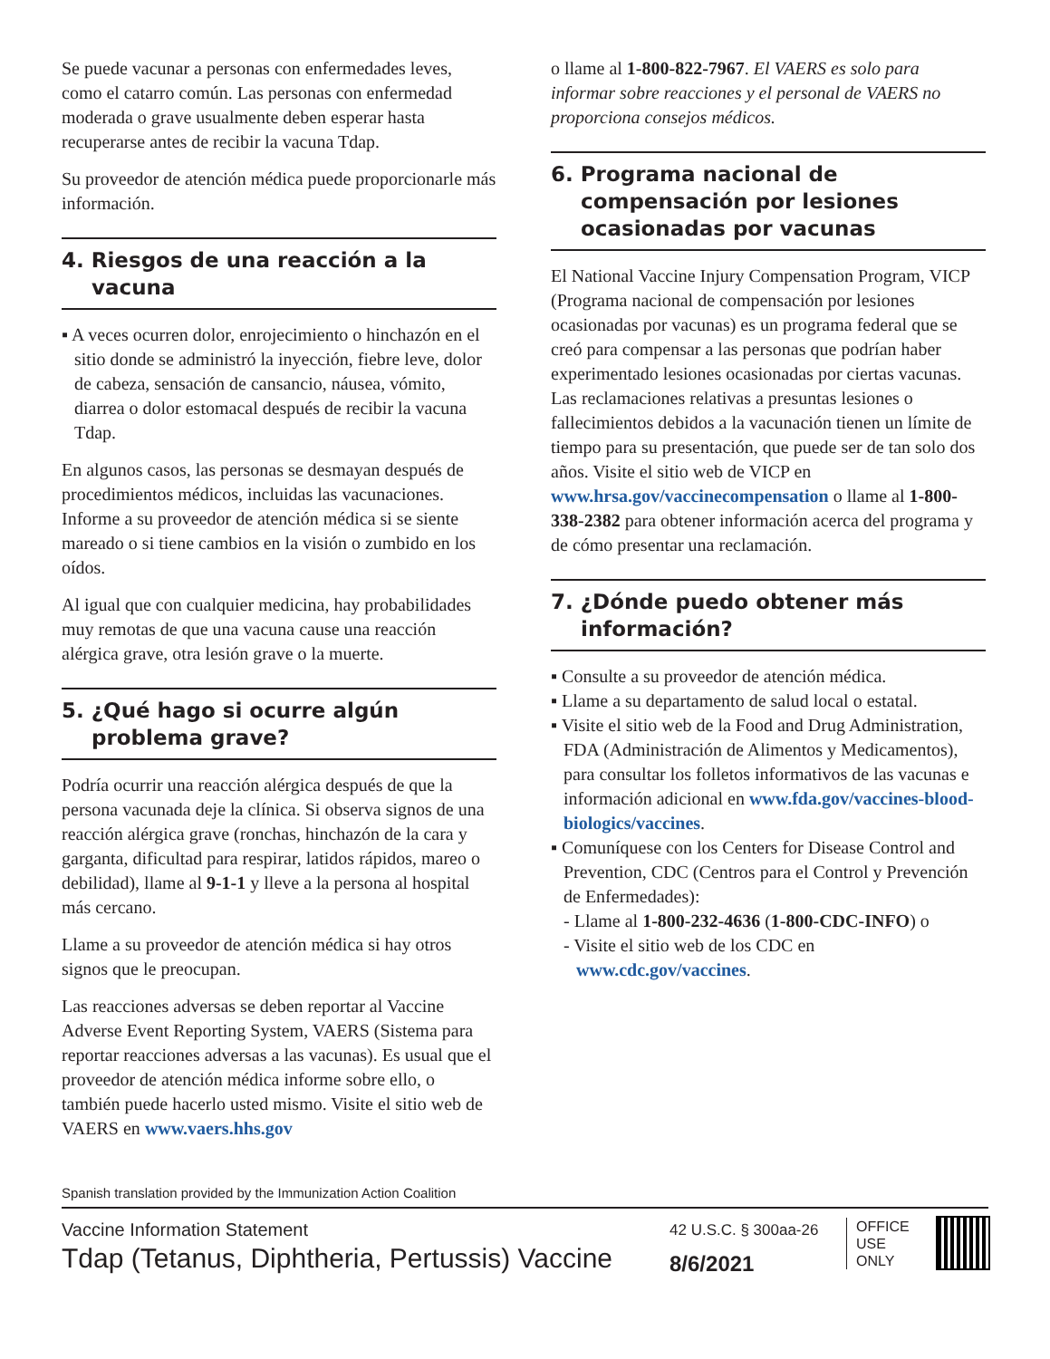Se puede vacunar a personas con enfermedades leves, como el catarro común. Las personas con enfermedad moderada o grave usualmente deben esperar hasta recuperarse antes de recibir la vacuna Tdap.
Su proveedor de atención médica puede proporcionarle más información.
4. Riesgos de una reacción a la vacuna
▪ A veces ocurren dolor, enrojecimiento o hinchazón en el sitio donde se administró la inyección, fiebre leve, dolor de cabeza, sensación de cansancio, náusea, vómito, diarrea o dolor estomacal después de recibir la vacuna Tdap.
En algunos casos, las personas se desmayan después de procedimientos médicos, incluidas las vacunaciones. Informe a su proveedor de atención médica si se siente mareado o si tiene cambios en la visión o zumbido en los oídos.
Al igual que con cualquier medicina, hay probabilidades muy remotas de que una vacuna cause una reacción alérgica grave, otra lesión grave o la muerte.
5. ¿Qué hago si ocurre algún problema grave?
Podría ocurrir una reacción alérgica después de que la persona vacunada deje la clínica. Si observa signos de una reacción alérgica grave (ronchas, hinchazón de la cara y garganta, dificultad para respirar, latidos rápidos, mareo o debilidad), llame al 9-1-1 y lleve a la persona al hospital más cercano.
Llame a su proveedor de atención médica si hay otros signos que le preocupan.
Las reacciones adversas se deben reportar al Vaccine Adverse Event Reporting System, VAERS (Sistema para reportar reacciones adversas a las vacunas). Es usual que el proveedor de atención médica informe sobre ello, o también puede hacerlo usted mismo. Visite el sitio web de VAERS en www.vaers.hhs.gov
o llame al 1-800-822-7967. El VAERS es solo para informar sobre reacciones y el personal de VAERS no proporciona consejos médicos.
6. Programa nacional de compensación por lesiones ocasionadas por vacunas
El National Vaccine Injury Compensation Program, VICP (Programa nacional de compensación por lesiones ocasionadas por vacunas) es un programa federal que se creó para compensar a las personas que podrían haber experimentado lesiones ocasionadas por ciertas vacunas. Las reclamaciones relativas a presuntas lesiones o fallecimientos debidos a la vacunación tienen un límite de tiempo para su presentación, que puede ser de tan solo dos años. Visite el sitio web de VICP en www.hrsa.gov/vaccinecompensation o llame al 1-800-338-2382 para obtener información acerca del programa y de cómo presentar una reclamación.
7. ¿Dónde puedo obtener más información?
▪ Consulte a su proveedor de atención médica.
▪ Llame a su departamento de salud local o estatal.
▪ Visite el sitio web de la Food and Drug Administration, FDA (Administración de Alimentos y Medicamentos), para consultar los folletos informativos de las vacunas e información adicional en www.fda.gov/vaccines-blood-biologics/vaccines.
▪ Comuníquese con los Centers for Disease Control and Prevention, CDC (Centros para el Control y Prevención de Enfermedades):
- Llame al 1-800-232-4636 (1-800-CDC-INFO) o
- Visite el sitio web de los CDC en www.cdc.gov/vaccines.
Spanish translation provided by the Immunization Action Coalition
Vaccine Information Statement
Tdap (Tetanus, Diphtheria, Pertussis) Vaccine
42 U.S.C. § 300aa-26
8/6/2021
OFFICE
USE
ONLY